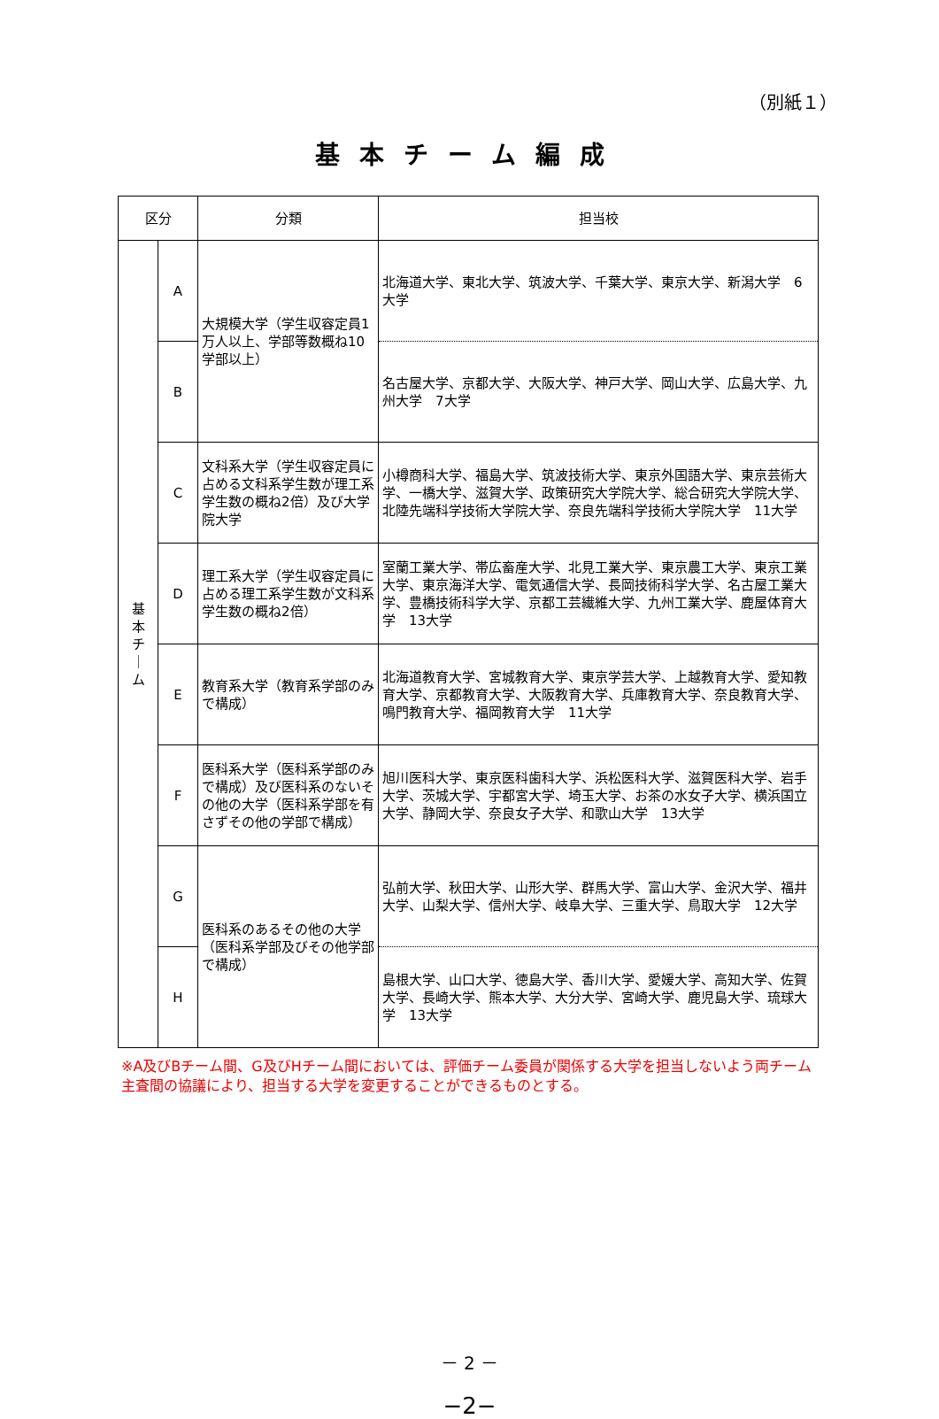（別紙１）
基本チーム編成
| 区分 | | 分類 | 担当校 |
| --- | --- | --- | --- |
| 基 本 チ ｜ ム | A | 大規模大学（学生収容定員1万人以上、学部等数概ね10学部以上） | 北海道大学、東北大学、筑波大学、千葉大学、東京大学、新潟大学 6大学 |
| | B | | 名古屋大学、京都大学、大阪大学、神戸大学、岡山大学、広島大学、九州大学 7大学 |
| | C | 文科系大学（学生収容定員に占める文科系学生数が理工系学生数の概ね2倍）及び大学院大学 | 小樽商科大学、福島大学、筑波技術大学、東京外国語大学、東京芸術大学、一橋大学、滋賀大学、政策研究大学院大学、総合研究大学院大学、北陸先端科学技術大学院大学、奈良先端科学技術大学院大学 11大学 |
| | D | 理工系大学（学生収容定員に占める理工系学生数が文科系学生数の概ね2倍） | 室蘭工業大学、帯広畜産大学、北見工業大学、東京農工大学、東京工業大学、東京海洋大学、電気通信大学、長岡技術科学大学、名古屋工業大学、豊橋技術科学大学、京都工芸繊維大学、九州工業大学、鹿屋体育大学 13大学 |
| | E | 教育系大学（教育系学部のみで構成） | 北海道教育大学、宮城教育大学、東京学芸大学、上越教育大学、愛知教育大学、京都教育大学、大阪教育大学、兵庫教育大学、奈良教育大学、鳴門教育大学、福岡教育大学 11大学 |
| | F | 医科系大学（医科系学部のみで構成）及び医科系のないその他の大学（医科系学部を有さずその他の学部で構成） | 旭川医科大学、東京医科歯科大学、浜松医科大学、滋賀医科大学、岩手大学、茨城大学、宇都宮大学、埼玉大学、お茶の水女子大学、横浜国立大学、静岡大学、奈良女子大学、和歌山大学 13大学 |
| | G | 医科系のあるその他の大学（医科系学部及びその他学部で構成） | 弘前大学、秋田大学、山形大学、群馬大学、富山大学、金沢大学、福井大学、山梨大学、信州大学、岐阜大学、三重大学、鳥取大学 12大学 |
| | H | | 島根大学、山口大学、徳島大学、香川大学、愛媛大学、高知大学、佐賀大学、長崎大学、熊本大学、大分大学、宮崎大学、鹿児島大学、琉球大学 13大学 |
※A及びBチーム間、G及びHチーム間においては、評価チーム委員が関係する大学を担当しないよう両チーム主査間の協議により、担当する大学を変更することができるものとする。
－ 2 －
−2−